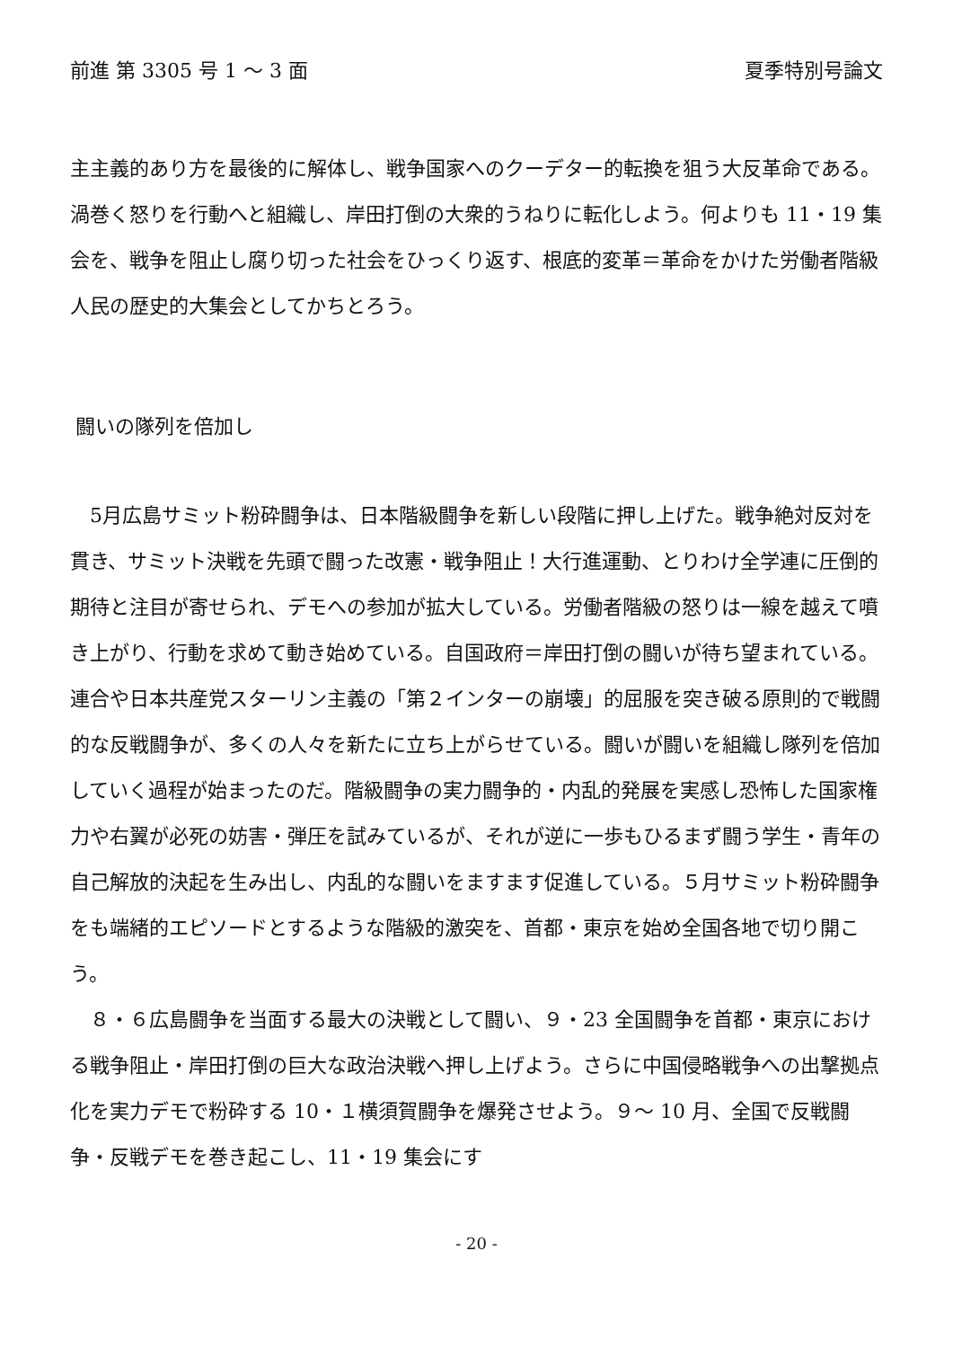前進 第 3305 号 1 〜 3 面 夏季特別号論文
主主義的あり方を最後的に解体し、戦争国家へのクーデター的転換を狙う大反革命である。渦巻く怒りを行動へと組織し、岸田打倒の大衆的うねりに転化しよう。何よりも 11・19 集会を、戦争を阻止し腐り切った社会をひっくり返す、根底的変革＝革命をかけた労働者階級人民の歴史的大集会としてかちとろう。
闘いの隊列を倍加し
5月広島サミット粉砕闘争は、日本階級闘争を新しい段階に押し上げた。戦争絶対反対を貫き、サミット決戦を先頭で闘った改憲・戦争阻止！大行進運動、とりわけ全学連に圧倒的期待と注目が寄せられ、デモへの参加が拡大している。労働者階級の怒りは一線を越えて噴き上がり、行動を求めて動き始めている。自国政府＝岸田打倒の闘いが待ち望まれている。連合や日本共産党スターリン主義の「第２インターの崩壊」的屈服を突き破る原則的で戦闘的な反戦闘争が、多くの人々を新たに立ち上がらせている。闘いが闘いを組織し隊列を倍加していく過程が始まったのだ。階級闘争の実力闘争的・内乱的発展を実感し恐怖した国家権力や右翼が必死の妨害・弾圧を試みているが、それが逆に一歩もひるまず闘う学生・青年の自己解放的決起を生み出し、内乱的な闘いをますます促進している。５月サミット粉砕闘争をも端緒的エピソードとするような階級的激突を、首都・東京を始め全国各地で切り開こう。
８・６広島闘争を当面する最大の決戦として闘い、９・23 全国闘争を首都・東京における戦争阻止・岸田打倒の巨大な政治決戦へ押し上げよう。さらに中国侵略戦争への出撃拠点化を実力デモで粉砕する 10・１横須賀闘争を爆発させよう。９〜 10 月、全国で反戦闘争・反戦デモを巻き起こし、11・19 集会にす
- 20 -